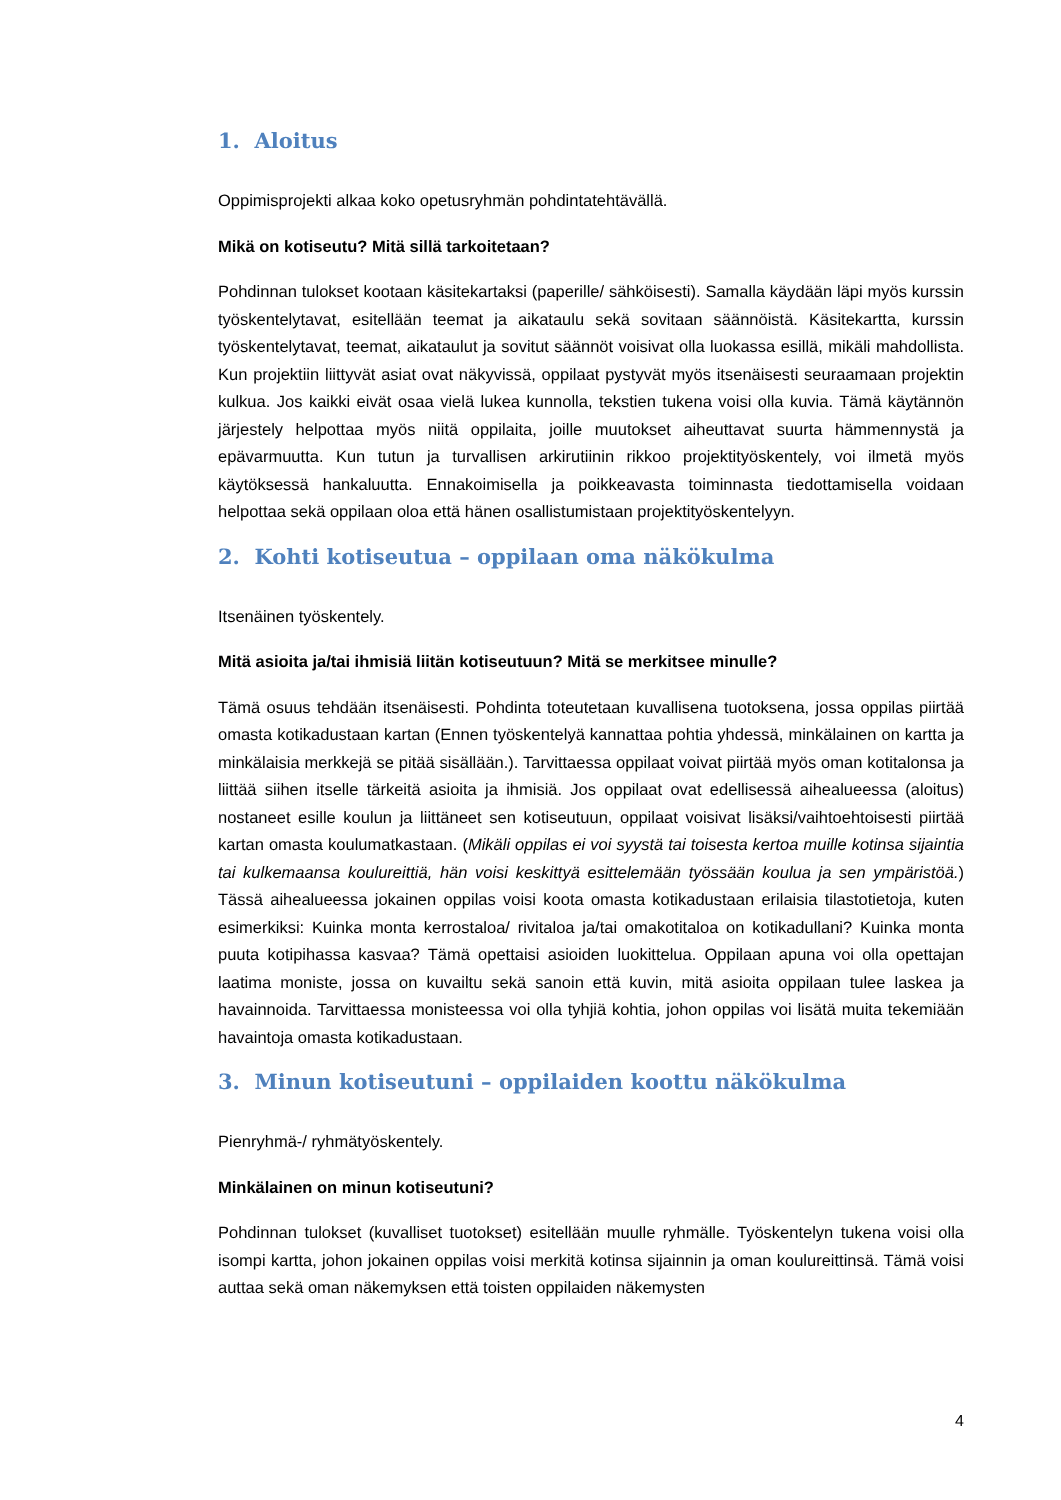1. Aloitus
Oppimisprojekti alkaa koko opetusryhmän pohdintatehtävällä.
Mikä on kotiseutu? Mitä sillä tarkoitetaan?
Pohdinnan tulokset kootaan käsitekartaksi (paperille/ sähköisesti). Samalla käydään läpi myös kurssin työskentelytavat, esitellään teemat ja aikataulu sekä sovitaan säännöistä. Käsitekartta, kurssin työskentelytavat, teemat, aikataulut ja sovitut säännöt voisivat olla luokassa esillä, mikäli mahdollista. Kun projektiin liittyvät asiat ovat näkyvissä, oppilaat pystyvät myös itsenäisesti seuraamaan projektin kulkua. Jos kaikki eivät osaa vielä lukea kunnolla, tekstien tukena voisi olla kuvia. Tämä käytännön järjestely helpottaa myös niitä oppilaita, joille muutokset aiheuttavat suurta hämmennystä ja epävarmuutta. Kun tutun ja turvallisen arkirutiinin rikkoo projektityöskentely, voi ilmetä myös käytöksessä hankaluutta. Ennakoimisella ja poikkeavasta toiminnasta tiedottamisella voidaan helpottaa sekä oppilaan oloa että hänen osallistumistaan projektityöskentelyyn.
2. Kohti kotiseutua – oppilaan oma näkökulma
Itsenäinen työskentely.
Mitä asioita ja/tai ihmisiä liitän kotiseutuun? Mitä se merkitsee minulle?
Tämä osuus tehdään itsenäisesti. Pohdinta toteutetaan kuvallisena tuotoksena, jossa oppilas piirtää omasta kotikadustaan kartan (Ennen työskentelyä kannattaa pohtia yhdessä, minkälainen on kartta ja minkälaisia merkkejä se pitää sisällään.). Tarvittaessa oppilaat voivat piirtää myös oman kotitalonsa ja liittää siihen itselle tärkeitä asioita ja ihmisiä. Jos oppilaat ovat edellisessä aihealueessa (aloitus) nostaneet esille koulun ja liittäneet sen kotiseutuun, oppilaat voisivat lisäksi/vaihtoehtoisesti piirtää kartan omasta koulumatkastaan. (Mikäli oppilas ei voi syystä tai toisesta kertoa muille kotinsa sijaintia tai kulkemaansa koulureittiä, hän voisi keskittyä esittelemään työssään koulua ja sen ympäristöä.) Tässä aihealueessa jokainen oppilas voisi koota omasta kotikadustaan erilaisia tilastotietoja, kuten esimerkiksi: Kuinka monta kerrostaloa/ rivitaloa ja/tai omakotitaloa on kotikadullani? Kuinka monta puuta kotipihassa kasvaa? Tämä opettaisi asioiden luokittelua. Oppilaan apuna voi olla opettajan laatima moniste, jossa on kuvailtu sekä sanoin että kuvin, mitä asioita oppilaan tulee laskea ja havainnoida. Tarvittaessa monisteessa voi olla tyhjiä kohtia, johon oppilas voi lisätä muita tekemiään havaintoja omasta kotikadustaan.
3. Minun kotiseutuni – oppilaiden koottu näkökulma
Pienryhmä-/ ryhmätyöskentely.
Minkälainen on minun kotiseutuni?
Pohdinnan tulokset (kuvalliset tuotokset) esitellään muulle ryhmälle. Työskentelyn tukena voisi olla isompi kartta, johon jokainen oppilas voisi merkitä kotinsa sijainnin ja oman koulureittinsä. Tämä voisi auttaa sekä oman näkemyksen että toisten oppilaiden näkemysten
4